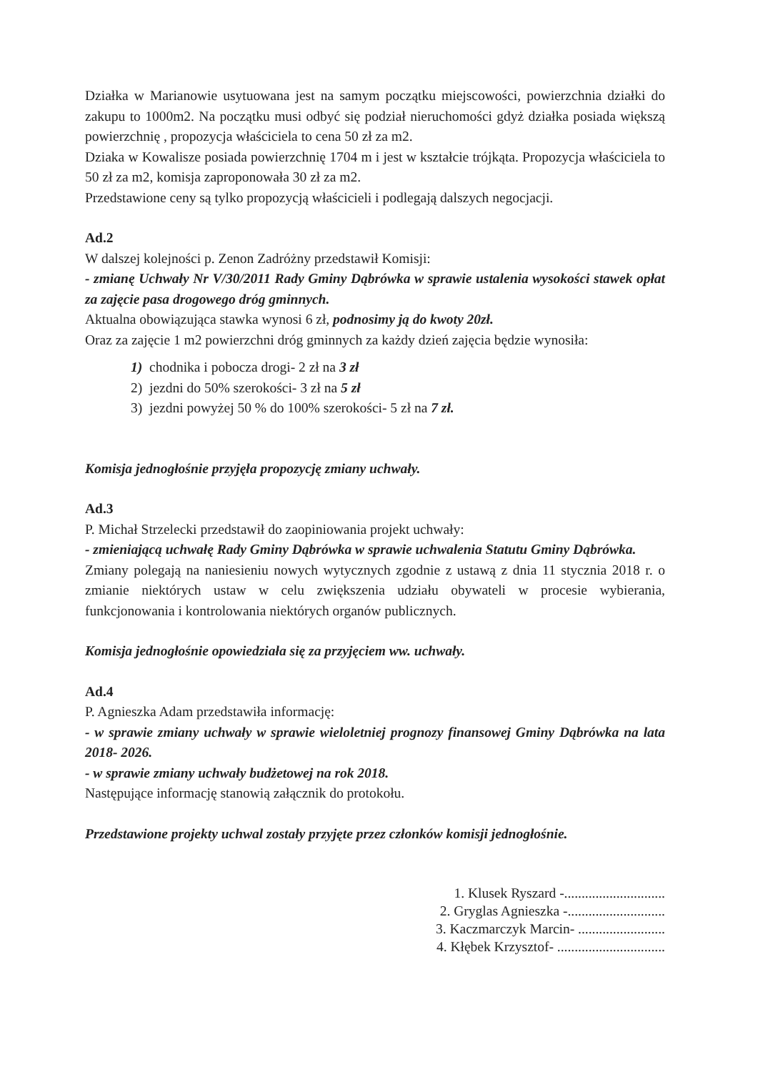Działka w Marianowie usytuowana jest na samym początku miejscowości, powierzchnia działki do zakupu to 1000m2. Na początku musi odbyć się podział nieruchomości gdyż działka posiada większą powierzchnię , propozycja właściciela to cena 50 zł za m2.
Dziaka w Kowalisze posiada powierzchnię 1704 m i jest w kształcie trójkąta. Propozycja właściciela to 50 zł za m2, komisja zaproponowała 30 zł za m2.
Przedstawione ceny są tylko propozycją właścicieli i podlegają dalszych negocjacji.
Ad.2
W dalszej kolejności p. Zenon Zadróżny przedstawił Komisji:
- zmianę Uchwały Nr V/30/2011 Rady Gminy Dąbrówka w sprawie ustalenia wysokości stawek opłat za zajęcie pasa drogowego dróg gminnych.
Aktualna obowiązująca stawka wynosi 6 zł, podnosimy ją do kwoty 20zł.
Oraz za zajęcie 1 m2 powierzchni dróg gminnych za każdy dzień zajęcia będzie wynosiła:
1) chodnika i pobocza drogi- 2 zł na 3 zł
2) jezdni do 50% szerokości- 3 zł na 5 zł
3) jezdni powyżej 50 % do 100% szerokości- 5 zł na 7 zł.
Komisja jednogłośnie przyjęła propozycję zmiany uchwały.
Ad.3
P. Michał Strzelecki przedstawił do zaopiniowania projekt uchwały:
- zmieniającą uchwałę Rady Gminy Dąbrówka w sprawie uchwalenia Statutu Gminy Dąbrówka.
Zmiany polegają na naniesieniu nowych wytycznych zgodnie z ustawą z dnia 11 stycznia 2018 r. o zmianie niektórych ustaw w celu zwiększenia udziału obywateli w procesie wybierania, funkcjonowania i kontrolowania niektórych organów publicznych.
Komisja jednogłośnie opowiedziała się za przyjęciem ww. uchwały.
Ad.4
P. Agnieszka Adam przedstawiła informację:
- w sprawie zmiany uchwały w sprawie wieloletniej prognozy finansowej Gminy Dąbrówka na lata 2018- 2026.
- w sprawie zmiany uchwały budżetowej na rok 2018.
Następujące informację stanowią załącznik do protokołu.
Przedstawione projekty uchwal zostały przyjęte przez członków komisji jednogłośnie.
1. Klusek Ryszard -.............................
2. Gryglas Agnieszka -............................
3. Kaczmarczyk Marcin- .........................
4. Kłębek Krzysztof- ...............................